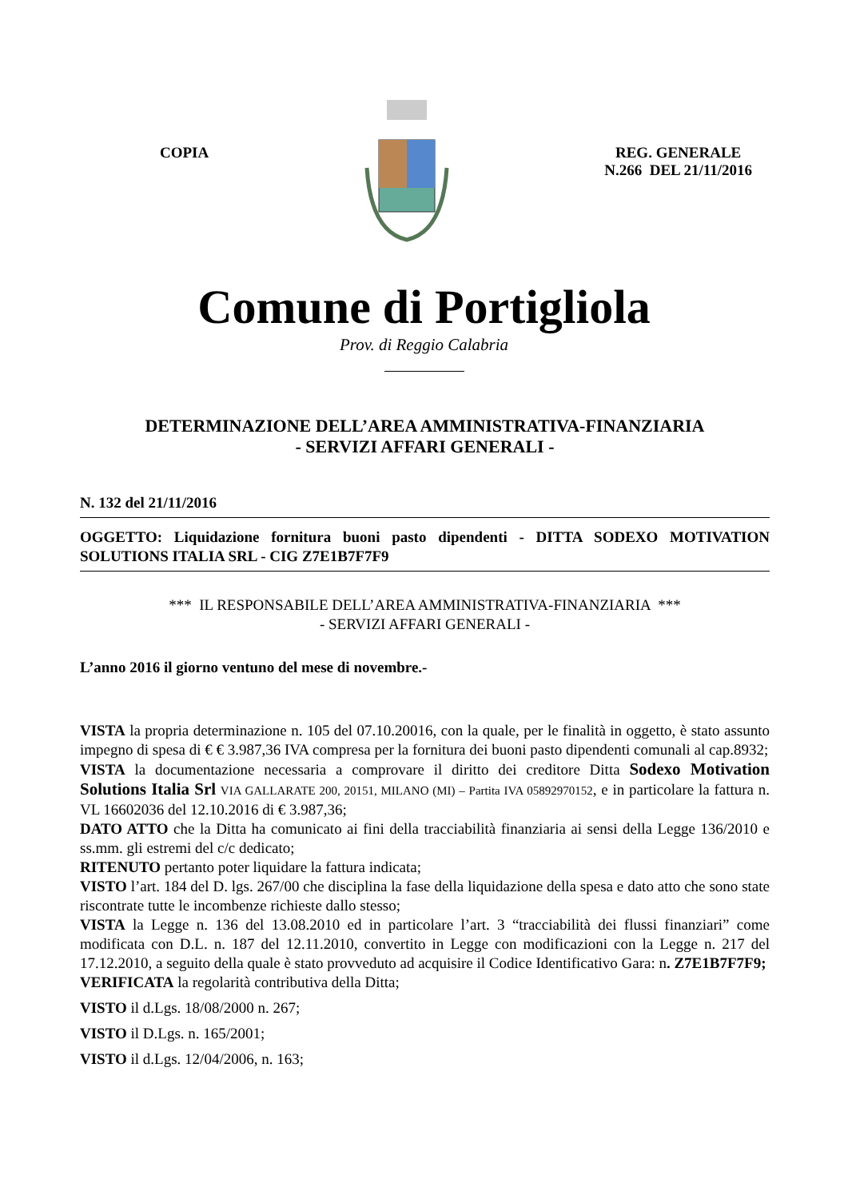COPIA REG. GENERALE
N.266 DEL 21/11/2016
Comune di Portigliola
Prov. di Reggio Calabria
DETERMINAZIONE DELL’AREA AMMINISTRATIVA-FINANZIARIA
- SERVIZI AFFARI GENERALI -
N. 132 del 21/11/2016
OGGETTO: Liquidazione fornitura buoni pasto dipendenti - DITTA SODEXO MOTIVATION SOLUTIONS ITALIA SRL - CIG Z7E1B7F7F9
*** IL RESPONSABILE DELL’AREA AMMINISTRATIVA-FINANZIARIA ***
- SERVIZI AFFARI GENERALI -
L’anno 2016 il giorno ventuno del mese di novembre.-
VISTA la propria determinazione n. 105 del 07.10.20016, con la quale, per le finalità in oggetto, è stato assunto impegno di spesa di € € 3.987,36 IVA compresa per la fornitura dei buoni pasto dipendenti comunali al cap.8932;
VISTA la documentazione necessaria a comprovare il diritto dei creditore Ditta Sodexo Motivation Solutions Italia Srl VIA GALLARATE 200, 20151, MILANO (MI) – Partita IVA 05892970152, e in particolare la fattura n. VL 16602036 del 12.10.2016 di € 3.987,36;
DATO ATTO che la Ditta ha comunicato ai fini della tracciabilità finanziaria ai sensi della Legge 136/2010 e ss.mm. gli estremi del c/c dedicato;
RITENUTO pertanto poter liquidare la fattura indicata;
VISTO l’art. 184 del D. lgs. 267/00 che disciplina la fase della liquidazione della spesa e dato atto che sono state riscontrate tutte le incombenze richieste dallo stesso;
VISTA la Legge n. 136 del 13.08.2010 ed in particolare l’art. 3 “tracciabilità dei flussi finanziari” come modificata con D.L. n. 187 del 12.11.2010, convertito in Legge con modificazioni con la Legge n. 217 del 17.12.2010, a seguito della quale è stato provveduto ad acquisire il Codice Identificativo Gara: n. Z7E1B7F7F9;
VERIFICATA la regolarità contributiva della Ditta;
VISTO il d.Lgs. 18/08/2000 n. 267;
VISTO il D.Lgs. n. 165/2001;
VISTO il d.Lgs. 12/04/2006, n. 163;